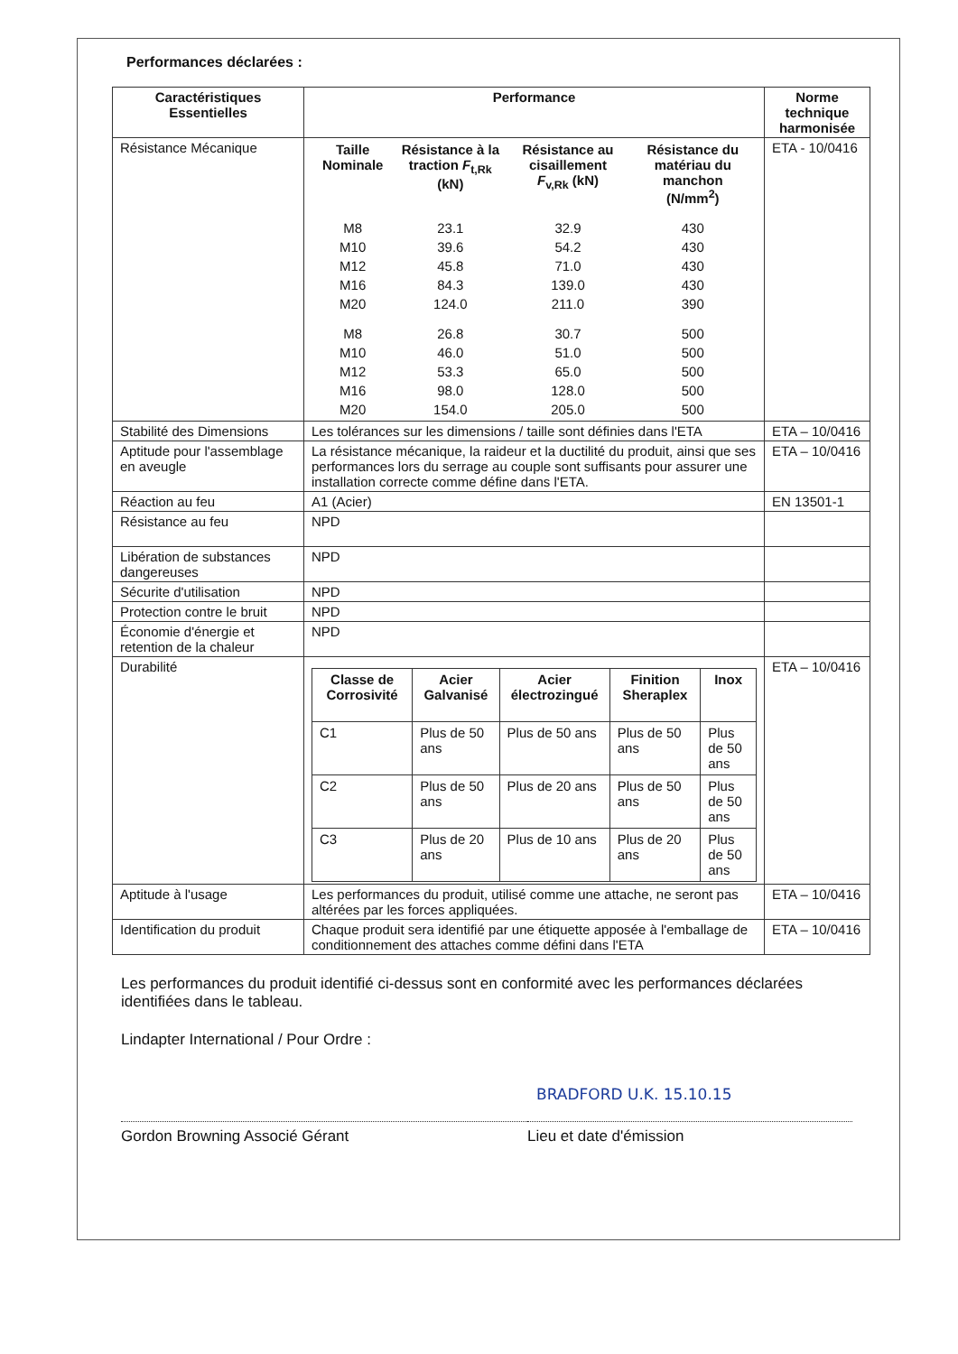Performances déclarées :
| Caractéristiques Essentielles | Performance | Norme technique harmonisée |
| --- | --- | --- |
| Résistance Mécanique | / Taille Nominale / Résistance à la traction F<sub>t,Rk</sub> (kN) / Résistance au cisaillement F<sub>v,Rk</sub> (kN) / Résistance du matériau du manchon (N/mm<sup>2</sup>) / / --- / --- / --- / --- / / M8 / 23.1 / 32.9 / 430 / / M10 / 39.6 / 54.2 / 430 / / M12 / 45.8 / 71.0 / 430 / / M16 / 84.3 / 139.0 / 430 / / M20 / 124.0 / 211.0 / 390 / / M8 / 26.8 / 30.7 / 500 / / M10 / 46.0 / 51.0 / 500 / / M12 / 53.3 / 65.0 / 500 / / M16 / 98.0 / 128.0 / 500 / / M20 / 154.0 / 205.0 / 500 / | ETA - 10/0416 |
| Stabilité des Dimensions | Les tolérances sur les dimensions / taille sont définies dans l'ETA | ETA – 10/0416 |
| Aptitude pour l'assemblage en aveugle | La résistance mécanique, la raideur et la ductilité du produit, ainsi que ses performances lors du serrage au couple sont suffisants pour assurer une installation correcte comme défine dans l'ETA. | ETA – 10/0416 |
| Réaction au feu | A1 (Acier) | EN 13501-1 |
| Résistance au feu | NPD | |
| Libération de substances dangereuses | NPD | |
| Sécurite d'utilisation | NPD | |
| Protection contre le bruit | NPD | |
| Économie d'énergie et retention de la chaleur | NPD | |
| Durabilité | / Classe de Corrosivité / Acier Galvanisé / Acier électrozingué / Finition Sheraplex / Inox / / --- / --- / --- / --- / --- / / C1 / Plus de 50 ans / Plus de 50 ans / Plus de 50 ans / Plus de 50 ans / / C2 / Plus de 50 ans / Plus de 20 ans / Plus de 50 ans / Plus de 50 ans / / C3 / Plus de 20 ans / Plus de 10 ans / Plus de 20 ans / Plus de 50 ans / | ETA – 10/0416 |
| Aptitude à l'usage | Les performances du produit, utilisé comme une attache, ne seront pas altérées par les forces appliquées. | ETA – 10/0416 |
| Identification du produit | Chaque produit sera identifié par une étiquette apposée à l'emballage de conditionnement des attaches comme défini dans l'ETA | ETA – 10/0416 |
Les performances du produit identifié ci-dessus sont en conformité avec les performances déclarées identifiées dans le tableau.
Lindapter International / Pour Ordre :
Gordon Browning Associé Gérant
BRADFORD U.K. 15.10.15
Lieu et date d'émission